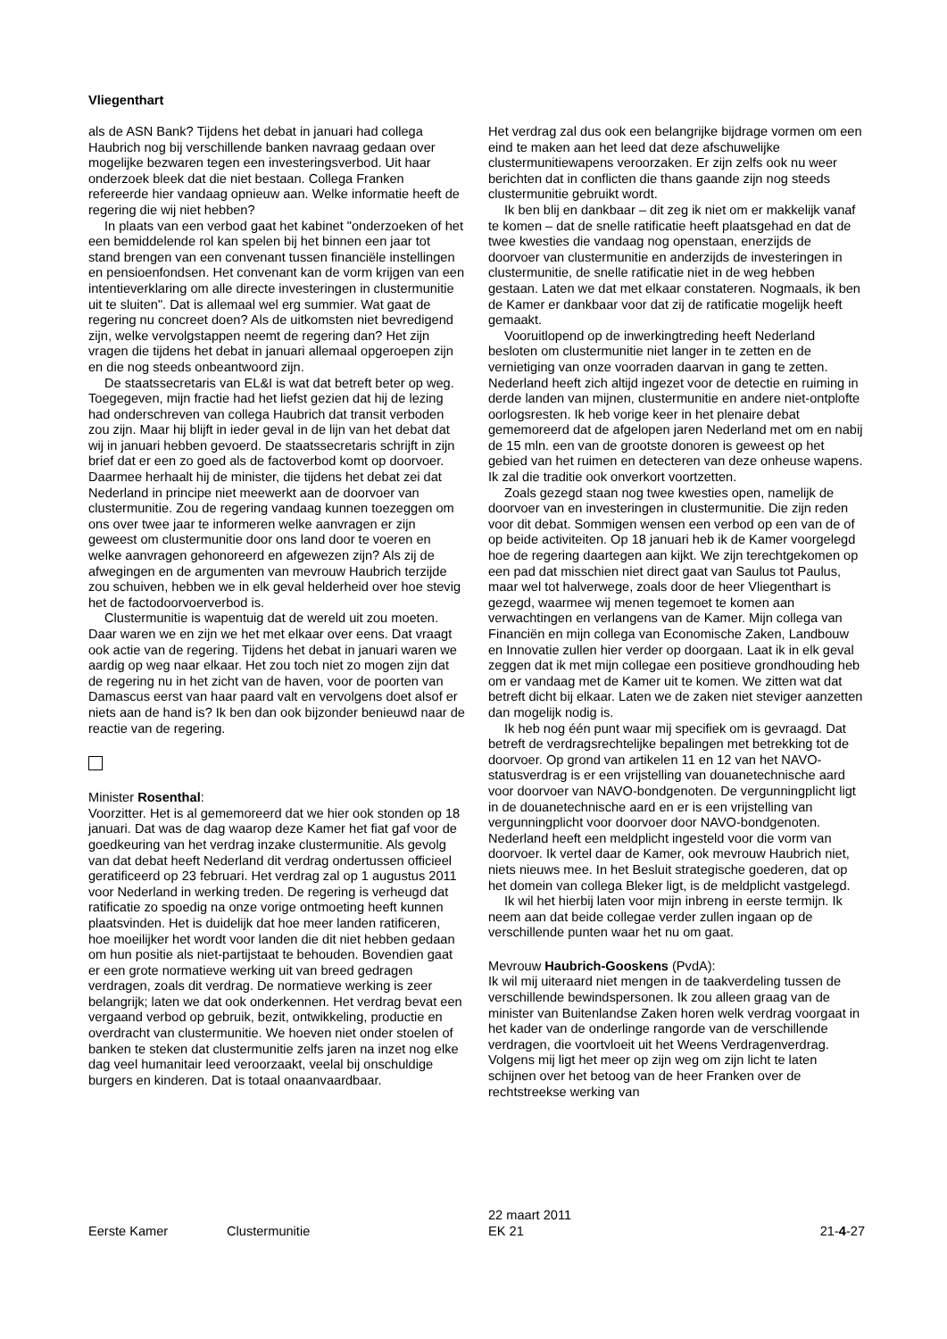Vliegenthart
als de ASN Bank? Tijdens het debat in januari had collega Haubrich nog bij verschillende banken navraag gedaan over mogelijke bezwaren tegen een investeringsverbod. Uit haar onderzoek bleek dat die niet bestaan. Collega Franken refereerde hier vandaag opnieuw aan. Welke informatie heeft de regering die wij niet hebben?
In plaats van een verbod gaat het kabinet "onderzoeken of het een bemiddelende rol kan spelen bij het binnen een jaar tot stand brengen van een convenant tussen financiële instellingen en pensioenfondsen. Het convenant kan de vorm krijgen van een intentieverklaring om alle directe investeringen in clustermunitie uit te sluiten". Dat is allemaal wel erg summier. Wat gaat de regering nu concreet doen? Als de uitkomsten niet bevredigend zijn, welke vervolgstappen neemt de regering dan? Het zijn vragen die tijdens het debat in januari allemaal opgeroepen zijn en die nog steeds onbeantwoord zijn.
De staatssecretaris van EL&I is wat dat betreft beter op weg. Toegegeven, mijn fractie had het liefst gezien dat hij de lezing had onderschreven van collega Haubrich dat transit verboden zou zijn. Maar hij blijft in ieder geval in de lijn van het debat dat wij in januari hebben gevoerd. De staatssecretaris schrijft in zijn brief dat er een zo goed als de factoverbod komt op doorvoer. Daarmee herhaalt hij de minister, die tijdens het debat zei dat Nederland in principe niet meewerkt aan de doorvoer van clustermunitie. Zou de regering vandaag kunnen toezeggen om ons over twee jaar te informeren welke aanvragen er zijn geweest om clustermunitie door ons land door te voeren en welke aanvragen gehonoreerd en afgewezen zijn? Als zij de afwegingen en de argumenten van mevrouw Haubrich terzijde zou schuiven, hebben we in elk geval helderheid over hoe stevig het de factodoorvoerverbod is.
Clustermunitie is wapentuig dat de wereld uit zou moeten. Daar waren we en zijn we het met elkaar over eens. Dat vraagt ook actie van de regering. Tijdens het debat in januari waren we aardig op weg naar elkaar. Het zou toch niet zo mogen zijn dat de regering nu in het zicht van de haven, voor de poorten van Damascus eerst van haar paard valt en vervolgens doet alsof er niets aan de hand is? Ik ben dan ook bijzonder benieuwd naar de reactie van de regering.
Minister Rosenthal:
Voorzitter. Het is al gememoreerd dat we hier ook stonden op 18 januari. Dat was de dag waarop deze Kamer het fiat gaf voor de goedkeuring van het verdrag inzake clustermunitie. Als gevolg van dat debat heeft Nederland dit verdrag ondertussen officieel geratificeerd op 23 februari. Het verdrag zal op 1 augustus 2011 voor Nederland in werking treden. De regering is verheugd dat ratificatie zo spoedig na onze vorige ontmoeting heeft kunnen plaatsvinden. Het is duidelijk dat hoe meer landen ratificeren, hoe moeilijker het wordt voor landen die dit niet hebben gedaan om hun positie als niet-partijstaat te behouden. Bovendien gaat er een grote normatieve werking uit van breed gedragen verdragen, zoals dit verdrag. De normatieve werking is zeer belangrijk; laten we dat ook onderkennen. Het verdrag bevat een vergaand verbod op gebruik, bezit, ontwikkeling, productie en overdracht van clustermunitie. We hoeven niet onder stoelen of banken te steken dat clustermunitie zelfs jaren na inzet nog elke dag veel humanitair leed veroorzaakt, veelal bij onschuldige burgers en kinderen. Dat is totaal onaanvaardbaar.
Het verdrag zal dus ook een belangrijke bijdrage vormen om een eind te maken aan het leed dat deze afschuwelijke clustermunitiewapens veroorzaken. Er zijn zelfs ook nu weer berichten dat in conflicten die thans gaande zijn nog steeds clustermunitie gebruikt wordt.
Ik ben blij en dankbaar – dit zeg ik niet om er makkelijk vanaf te komen – dat de snelle ratificatie heeft plaatsgehad en dat de twee kwesties die vandaag nog openstaan, enerzijds de doorvoer van clustermunitie en anderzijds de investeringen in clustermunitie, de snelle ratificatie niet in de weg hebben gestaan. Laten we dat met elkaar constateren. Nogmaals, ik ben de Kamer er dankbaar voor dat zij de ratificatie mogelijk heeft gemaakt.
Vooruitlopend op de inwerkingtreding heeft Nederland besloten om clustermunitie niet langer in te zetten en de vernietiging van onze voorraden daarvan in gang te zetten. Nederland heeft zich altijd ingezet voor de detectie en ruiming in derde landen van mijnen, clustermunitie en andere niet-ontplofte oorlogsresten. Ik heb vorige keer in het plenaire debat gememoreerd dat de afgelopen jaren Nederland met om en nabij de 15 mln. een van de grootste donoren is geweest op het gebied van het ruimen en detecteren van deze onheuse wapens. Ik zal die traditie ook onverkort voortzetten.
Zoals gezegd staan nog twee kwesties open, namelijk de doorvoer van en investeringen in clustermunitie. Die zijn reden voor dit debat. Sommigen wensen een verbod op een van de of op beide activiteiten. Op 18 januari heb ik de Kamer voorgelegd hoe de regering daartegen aan kijkt. We zijn terechtgekomen op een pad dat misschien niet direct gaat van Saulus tot Paulus, maar wel tot halverwege, zoals door de heer Vliegenthart is gezegd, waarmee wij menen tegemoet te komen aan verwachtingen en verlangens van de Kamer. Mijn collega van Financiën en mijn collega van Economische Zaken, Landbouw en Innovatie zullen hier verder op doorgaan. Laat ik in elk geval zeggen dat ik met mijn collegae een positieve grondhouding heb om er vandaag met de Kamer uit te komen. We zitten wat dat betreft dicht bij elkaar. Laten we de zaken niet steviger aanzetten dan mogelijk nodig is.
Ik heb nog één punt waar mij specifiek om is gevraagd. Dat betreft de verdragsrechtelijke bepalingen met betrekking tot de doorvoer. Op grond van artikelen 11 en 12 van het NAVO-statusverdrag is er een vrijstelling van douanetechnische aard voor doorvoer van NAVO-bondgenoten. De vergunningplicht ligt in de douanetechnische aard en er is een vrijstelling van vergunningplicht voor doorvoer door NAVO-bondgenoten. Nederland heeft een meldplicht ingesteld voor die vorm van doorvoer. Ik vertel daar de Kamer, ook mevrouw Haubrich niet, niets nieuws mee. In het Besluit strategische goederen, dat op het domein van collega Bleker ligt, is de meldplicht vastgelegd.
Ik wil het hierbij laten voor mijn inbreng in eerste termijn. Ik neem aan dat beide collegae verder zullen ingaan op de verschillende punten waar het nu om gaat.
Mevrouw Haubrich-Gooskens (PvdA):
Ik wil mij uiteraard niet mengen in de taakverdeling tussen de verschillende bewindspersonen. Ik zou alleen graag van de minister van Buitenlandse Zaken horen welk verdrag voorgaat in het kader van de onderlinge rangorde van de verschillende verdragen, die voortvloeit uit het Weens Verdragenverdrag. Volgens mij ligt het meer op zijn weg om zijn licht te laten schijnen over het betoog van de heer Franken over de rechtstreekse werking van
Eerste Kamer
Clustermunitie
22 maart 2011
EK 21
21-4-27